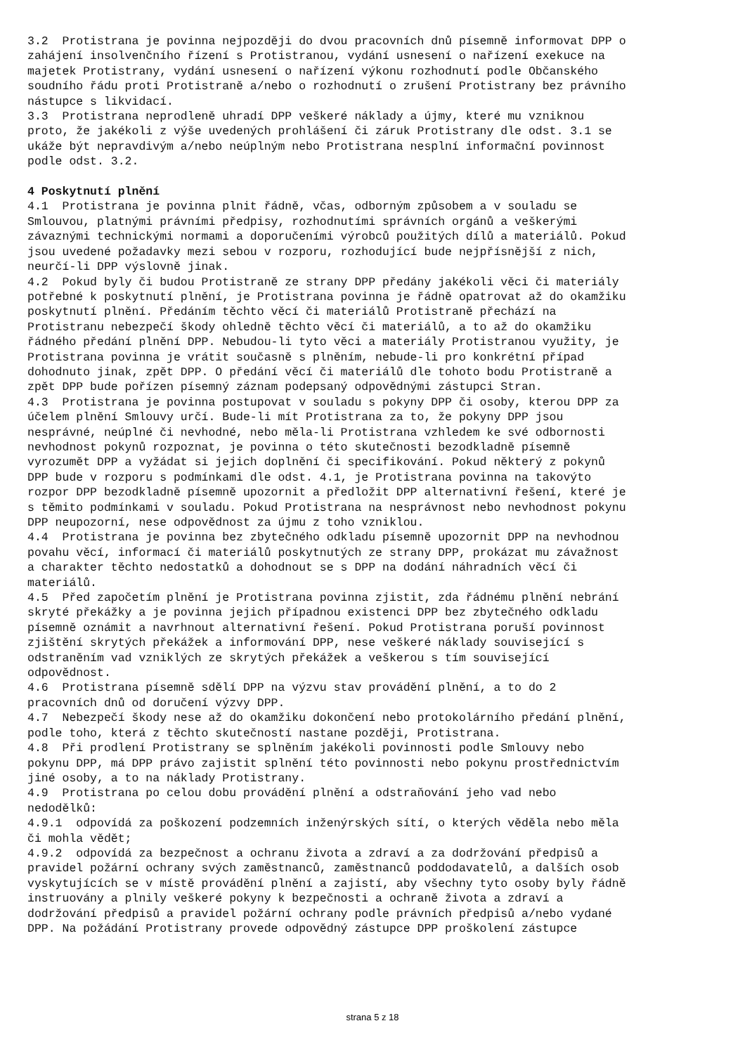3.2 Protistrana je povinna nejpozději do dvou pracovních dnů písemně informovat DPP o zahájení insolvenčního řízení s Protistranou, vydání usnesení o nařízení exekuce na majetek Protistrany, vydání usnesení o nařízení výkonu rozhodnutí podle Občanského soudního řádu proti Protistraně a/nebo o rozhodnutí o zrušení Protistrany bez právního nástupce s likvidací. 3.3 Protistrana neprodleně uhradí DPP veškeré náklady a újmy, které mu vzniknou proto, že jakékoli z výše uvedených prohlášení či záruk Protistrany dle odst. 3.1 se ukáže být nepravdivým a/nebo neúplným nebo Protistrana nesplní informační povinnost podle odst. 3.2. 4 Poskytnutí plnění 4.1 Protistrana je povinna plnit řádně, včas, odborným způsobem a v souladu se Smlouvou, platnými právními předpisy, rozhodnutími správních orgánů a veškerými závaznými technickými normami a doporučeními výrobců použitých dílů a materiálů. Pokud jsou uvedené požadavky mezi sebou v rozporu, rozhodující bude nejpřísnější z nich, neurčí-li DPP výslovně jinak. 4.2 Pokud byly či budou Protistraně ze strany DPP předány jakékoli věci či materiály potřebné k poskytnutí plnění, je Protistrana povinna je řádně opatrovat až do okamžiku poskytnutí plnění. Předáním těchto věcí či materiálů Protistraně přechází na Protistranu nebezpečí škody ohledně těchto věcí či materiálů, a to až do okamžiku řádného předání plnění DPP. Nebudou-li tyto věci a materiály Protistranou využity, je Protistrana povinna je vrátit současně s plněním, nebude-li pro konkrétní případ dohodnuto jinak, zpět DPP. O předání věcí či materiálů dle tohoto bodu Protistraně a zpět DPP bude pořízen písemný záznam podepsaný odpovědnými zástupci Stran. 4.3 Protistrana je povinna postupovat v souladu s pokyny DPP či osoby, kterou DPP za účelem plnění Smlouvy určí. Bude-li mít Protistrana za to, že pokyny DPP jsou nesprávné, neúplné či nevhodné, nebo měla-li Protistrana vzhledem ke své odbornosti nevhodnost pokynů rozpoznat, je povinna o této skutečnosti bezodkladně písemně vyrozumět DPP a vyžádat si jejich doplnění či specifikování. Pokud některý z pokynů DPP bude v rozporu s podmínkami dle odst. 4.1, je Protistrana povinna na takovýto rozpor DPP bezodkladně písemně upozornit a předložit DPP alternativní řešení, které je s těmito podmínkami v souladu. Pokud Protistrana na nesprávnost nebo nevhodnost pokynu DPP neupozorní, nese odpovědnost za újmu z toho vzniklou. 4.4 Protistrana je povinna bez zbytečného odkladu písemně upozornit DPP na nevhodnou povahu věcí, informací či materiálů poskytnutých ze strany DPP, prokázat mu závažnost a charakter těchto nedostatků a dohodnout se s DPP na dodání náhradních věcí či materiálů. 4.5 Před započetím plnění je Protistrana povinna zjistit, zda řádnému plnění nebrání skryté překážky a je povinna jejich případnou existenci DPP bez zbytečného odkladu písemně oznámit a navrhnout alternativní řešení. Pokud Protistrana poruší povinnost zjištění skrytých překážek a informování DPP, nese veškeré náklady související s odstraněním vad vzniklých ze skrytých překážek a veškerou s tím související odpovědnost. 4.6 Protistrana písemně sdělí DPP na výzvu stav provádění plnění, a to do 2 pracovních dnů od doručení výzvy DPP. 4.7 Nebezpečí škody nese až do okamžiku dokončení nebo protokolárního předání plnění, podle toho, která z těchto skutečností nastane později, Protistrana. 4.8 Při prodlení Protistrany se splněním jakékoli povinnosti podle Smlouvy nebo pokynu DPP, má DPP právo zajistit splnění této povinnosti nebo pokynu prostřednictvím jiné osoby, a to na náklady Protistrany. 4.9 Protistrana po celou dobu provádění plnění a odstraňování jeho vad nebo nedodělků: 4.9.1 odpovídá za poškození podzemních inženýrských sítí, o kterých věděla nebo měla či mohla vědět; 4.9.2 odpovídá za bezpečnost a ochranu života a zdraví a za dodržování předpisů a pravidel požární ochrany svých zaměstnanců, zaměstnanců poddodavatelů, a dalších osob vyskytujících se v místě provádění plnění a zajistí, aby všechny tyto osoby byly řádně instruovány a plnily veškeré pokyny k bezpečnosti a ochraně života a zdraví a dodržování předpisů a pravidel požární ochrany podle právních předpisů a/nebo vydané DPP. Na požádání Protistrany provede odpovědný zástupce DPP proškolení zástupce
strana 5 z 18